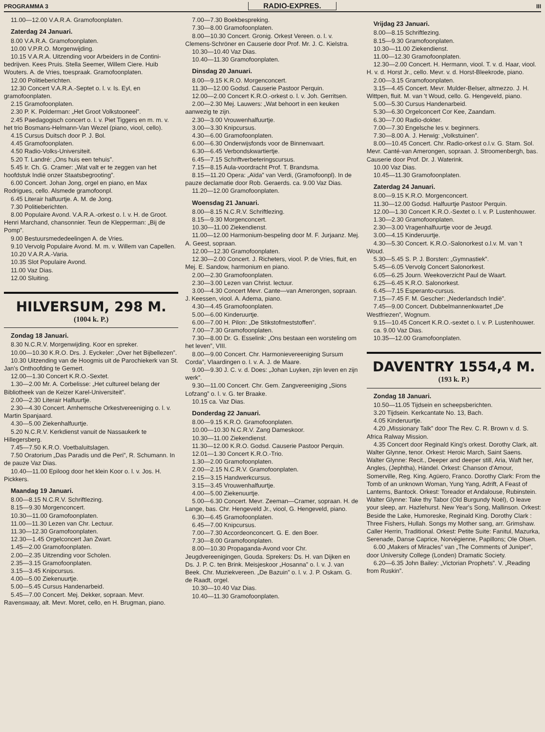PROGRAMMA 3 RADIO-EXPRES. III
11.00—12.00 V.A.R.A. Gramofoonplaten.
Zaterdag 24 Januari.
8.00 V.A.R.A. Gramofoonplaten.
10.00 V.P.R.O. Morgenwijding.
10.15 V.A.R.A. Uitzending voor Arbeiders in de Contini-bedrijven. Kees Pruis. Stella Seemer, Willem Ciere. Huib Wouters. A. de Vries, toespraak. Gramofoonplaten.
12.00 Politieberichten.
12.30 Concert V.A.R.A.-Septet o. l. v. Is. Eyl, en gramofoonplaten.
2.15 Gramofoonplaten.
2.30 P. K. Polderman: „Het Groot Volkstooneel”.
2.45 Paedagogisch concert o. l. v. Piet Tiggers en m. m. v. het trio Bosmans-Helmann-Van Wezel (piano, viool, cello).
4.15 Cursus Duitsch door P. J. Bol.
4.45 Gramofoonplaten.
4.50 Radio-Volks-Universiteit.
5.20 T. Landré: „Ons huis een tehuis”.
5.45 Ir. Ch. G. Cramer: „Wat valt er te zeggen van het hoofdstuk Indië onzer Staatsbegrooting”.
6.00 Concert. Johan Jong, orgel en piano, en Max Rodrigues, cello. Alsmede gramofoonpl.
6.45 Literair halfuurtje. A. M. de Jong.
7.30 Politieberichten.
8.00 Populaire Avond. V.A.R.A.-orkest o. l. v. H. de Groot. Henri Marchand, chansonnier. Teun de Klepperman: „Bij de Pomp”.
9.00 Bestuursmededeelingen A. de Vries.
9.10 Vervolg Populaire Avond. M. m. v. Willem van Capellen.
10.20 V.A.R.A.-Varia.
10.35 Slot Populaire Avond.
11.00 Vaz Dias.
12.00 Sluiting.
HILVERSUM, 298 M.
(1004 k. P.)
Zondag 18 Januari.
8.30 N.C.R.V. Morgenwijding. Koor en spreker.
10.00—10.30 K.R.O. Drs. J. Eyckeler: „Over het Bijbellezen”.
10.30 Uitzending van de Hoogmis uit de Parochiekerk van St. Jan's Onthoofding te Gemert.
12.00—1.30 Concert K.R.O.-Sextet.
1.30—2.00 Mr. A. Corbelisse: „Het cultureel belang der Bibliotheek van de Keizer Karel-Universiteit”.
2.00—2.30 Literair Halfuurtje.
2.30—4.30 Concert. Arnhemsche Orkestvereeniging o. l. v. Martin Spanjaard.
4.30—5.00 Ziekenhalfuurtje.
5.20 N.C.R.V. Kerkdienst vanuit de Nassaukerk te Hillegersberg.
7.45—7.50 K.R.O. Voetbaluitslagen.
7.50 Oratorium „Das Paradis und die Peri”, R. Schumann. In de pauze Vaz Dias.
10.40—11.00 Epiloog door het klein Koor o. l. v. Jos. H. Pickkers.
Maandag 19 Januari.
8.00—8.15 N.C.R.V. Schriftlezing.
8.15—9.30 Morgenconcert.
10.30—11.00 Gramofoonplaten.
11.00—11.30 Lezen van Chr. Lectuur.
11.30—12.30 Gramofoonplaten.
12.30—1.45 Orgelconcert Jan Zwart.
1.45—2.00 Gramofoonplaten.
2.00—2.35 Uitzending voor Scholen.
2.35—3.15 Gramofoonplaten.
3.15—3.45 Knipcursus.
4.00—5.00 Ziekenuurtje.
5.00—5.45 Cursus Handenarbeid.
5.45—7.00 Concert. Mej. Dekker, sopraan. Mevr. Ravenswaay, alt. Mevr. Moret, cello, en H. Brugman, piano.
7.00—7.30 Boekbespreking.
7.30—8.00 Gramofoonplaten.
8.00—10.30 Concert. Gronig. Orkest Vereen. o. l. v. Clemens-Schröner en Causerie door Prof. Mr. J. C. Kielstra.
10.30—10.40 Vaz Dias.
10.40—11.30 Gramofoonplaten.
Dinsdag 20 Januari.
8.00—9.15 K.R.O. Morgenconcert.
11.30—12.00 Godsd. Causerie Pastoor Perquin.
12.00—2.00 Concert K.R.O.-orkest o. l. v. Joh. Gerritsen.
2.00—2.30 Mej. Lauwers: „Wat behoort in een keuken aanwezig te zijn.
2.30—3.00 Vrouwenhalfuurtje.
3.00—3.30 Knipcursus.
4.30—6.00 Gramofoonplaten.
6.00—6.30 Onderwijsfonds voor de Binnenvaart.
6.30—6.45 Verbondskwartiertje.
6.45—7.15 Schriftverbeteringscursus.
7.15—8.15 Aula-voordracht Prof. T. Brandsma.
8.15—11.20 Opera: „Aïda” van Verdi, (Gramofoonpl). In de pauze declamatie door Rob. Geraerds. ca. 9.00 Vaz Dias.
11.20—12.00 Gramofoonplaten.
Woensdag 21 Januari.
8.00—8.15 N.C.R.V. Schriftlezing.
8.15—9.30 Morgenconcert.
10.30—11.00 Ziekendienst.
11.00—12.00 Harmonium-bespeling door M. F. Jurjaanz. Mej. A. Geest, sopraan.
12.00—12.30 Gramofoonplaten.
12.30—2.00 Concert. J. Richeters, viool. P. de Vries, fluit, en Mej. E. Sandow, harmonium en piano.
2.00—2.30 Gramofoonplaten.
2.30—3.00 Lezen van Christ. lectuur.
3.00—4.30 Concert Mevr. Cante—van Amerongen, sopraan. J. Keessen, viool. A. Adema, piano.
4.30—4.45 Gramofoonplaten.
5.00—6.00 Kinderuurtje.
6.00—7.00 H. Pilon: „De Stikstofmeststoffen”.
7.00—7.30 Gramofoonplaten.
7.30—8.00 Dr. G. Esselink: „Ons bestaan een worsteling om het leven”, VIII.
8.00—9.00 Concert. Chr. Harmonievereeniging Sursum Corda”, Vlaardingen o. l. v. A. J. de Maare.
9.00—9.30 J. C. v. d. Does: „Johan Luyken, zijn leven en zijn werk”.
9.30—11.00 Concert. Chr. Gem. Zangvereeniging „Sions Lofzang” o. l. v. G. ter Braake.
10.15 ca. Vaz Dias.
Donderdag 22 Januari.
8.00—9.15 K.R.O. Gramofoonplaten.
10.00—10.30 N.C.R.V. Zang Dameskoor.
10.30—11.00 Ziekendienst.
11.30—12.00 K.R.O. Godsd. Causerie Pastoor Perquin.
12.01—1.30 Concert K.R.O.-Trio.
1.30—2.00 Gramofoonplaten.
2.00—2.15 N.C.R.V. Gramofoonplaten.
2.15—3.15 Handwerkcursus.
3.15—3.45 Vrouwenhalfuurtje.
4.00—5.00 Ziekenuurtje.
5.00—6.30 Concert. Mevr. Zeeman—Cramer, sopraan. H. de Lange, bas. Chr. Hengeveld Jr., viool, G. Hengeveld, piano.
6.30—6.45 Gramofoonplaten.
6.45—7.00 Knipcursus.
7.00—7.30 Accordeonconcert. G. E. den Boer.
7.30—8.00 Gramofoonplaten.
8.00—10.30 Propaganda-Avond voor Chr. Jeugdvereenigingen, Gouda. Sprekers: Ds. H. van Dijken en Ds. J. P. C. ten Brink. Meisjeskoor „Hosanna” o. l. v. J. van Beek. Chr. Muziekvereen. „De Bazuin” o. l. v. J. P. Oskam. G. de Raadt, orgel.
10.30—10.40 Vaz Dias.
10.40—11.30 Gramofoonplaten.
Vrijdag 23 Januari.
8.00—8.15 Schriftlezing.
8.15—9.30 Gramofoonplaten.
10.30—11.00 Ziekendienst.
11.00—12.30 Gramofoonplaten.
12.30—2.00 Concert. H. Hermann, viool. T. v. d. Haar, viool. H. v. d. Horst Jr., cello. Mevr. v. d. Horst-Bleekrode, piano.
2.00—3.15 Gramofoonplaten.
3.15—4.45 Concert. Mevr. Mulder-Belser, altmezzo. J. H. Wittpen, fluit. M. van 't Woud, cello. G. Hengeveld, piano.
5.00—5.30 Cursus Handenarbeid.
5.30—6.30 Orgelconcert Cor Kee, Zaandam.
6.30—7.00 Radio-dokter.
7.00—7.30 Engelsche les v. beginners.
7.30—8.00 A. J. Herwig: „Volkstuinen”.
8.00—10.45 Concert. Chr. Radio-orkest o.l.v. G. Stam. Sol. Mevr. Canté-van Amerongen, sopraan. J. Stroomenbergh, bas. Causerie door Prof. Dr. J. Waterink.
10.00 Vaz Dias.
10.45—11.30 Gramofoonplaten.
Zaterdag 24 Januari.
8.00—9.15 K.R.O. Morgenconcert.
11.30—12.00 Godsd. Halfuurtje Pastoor Perquin.
12.00—1.30 Concert K.R.O.-Sextet o. l. v. P. Lustenhouwer.
1.30—2.30 Gramofoonplaten.
2.30—3.00 Vragenhalfuurtje voor de Jeugd.
3.00—4.15 Kinderuurtje.
4.30—5.30 Concert. K.R.O.-Salonorkest o.l.v. M. van 't Woud.
5.30—5.45 S. P. J. Borsten: „Gymnastiek”.
5.45—6.05 Vervolg Concert Salonorkest.
6.05—6.25 Journ. Weekoverzicht Paul de Waart.
6.25—6.45 K.R.O. Salonorkest.
6.45—7.15 Esperanto-cursus.
7.15—7.45 F. M. Gescher: „Nederlandsch Indië”.
7.45—9.00 Concert. Dubbelmannenkwartet „De Westfriezen”, Wognum.
9.15—10.45 Concert K.R.O.-sextet o. l. v. P. Lustenhouwer.
ca. 9.00 Vaz Dias.
10.35—12.00 Gramofoonplaten.
DAVENTRY 1554,4 M.
(193 k. P.)
Zondag 18 Januari.
10.50—11.05 Tijdsein en scheepsberichten.
3.20 Tijdsein. Kerkcantate No. 13, Bach.
4.05 Kinderuurtje.
4.20 „Missionary Talk” door The Rev. C. R. Brown v. d. S. Africa Ralway Mission.
4.35 Concert door Reginald King's orkest. Dorothy Clark, alt. Walter Glynne, tenor. Orkest: Heroic March, Saint Saens. Walter Glynne: Recit., Deeper and deeper still, Aria, Waft her, Angles, (Jephtha), Händel. Orkest: Chanson d'Amour, Somerville, Reg. King. Agüero, Franco. Dorothy Clark: From the Tomb of an unknown Woman, Yung Yang, Adrift, A Feast of Lanterns, Bantock. Orkest: Toreador et Andalouse, Rubinstein. Walter Glynne: Take thy Tabor (Old Burgundy Noël), O leave your sleep, arr. Hazlehurst. New Year's Song, Mallinson. Orkest: Beside the Lake, Humoreske, Reginald King. Dorothy Clark : Three Fishers, Hullah. Songs my Mother sang, arr. Grimshaw. Caller Herrin, Traditional. Orkest: Petite Suite: Fanitul, Mazurka, Serenade, Danse Caprice, Norvégienne, Papillons; Ole Olsen.
6.00 „Makers of Miracles” van „The Comments of Juniper”, door University College (Londen) Dramatic Society.
6.20—6.35 John Bailey: „Victorian Prophets”. V. „Reading from Ruskin”.